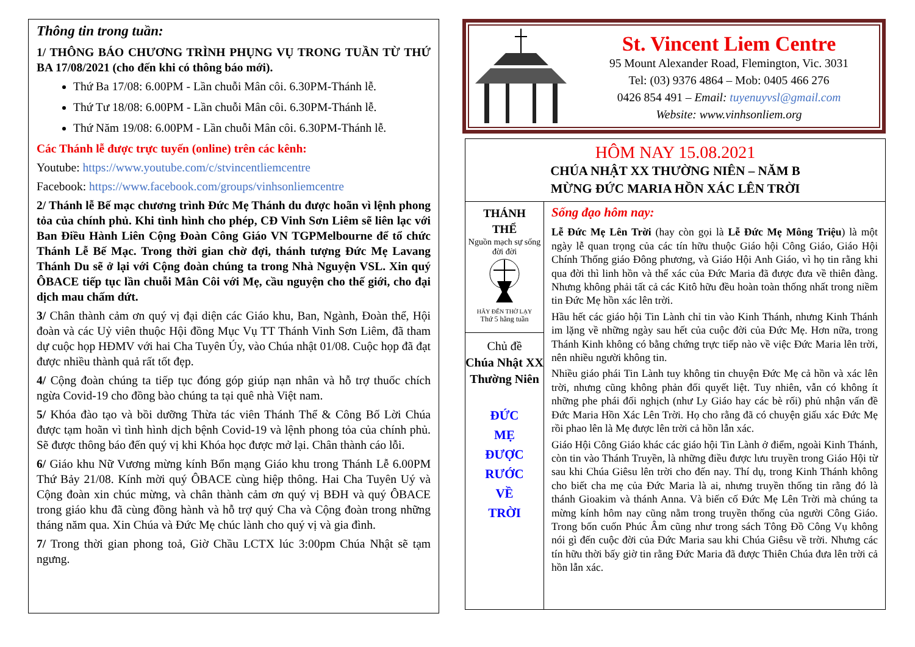Thông tin trong tuần:
1/ THÔNG BÁO CHƯƠNG TRÌNH PHỤNG VỤ TRONG TUẦN TỪ THỨ BA 17/08/2021 (cho đến khi có thông báo mới).
Thứ Ba 17/08: 6.00PM - Lần chuỗi Mân côi. 6.30PM-Thánh lễ.
Thứ Tư 18/08: 6.00PM - Lần chuỗi Mân côi. 6.30PM-Thánh lễ.
Thứ Năm 19/08: 6.00PM - Lần chuỗi Mân côi. 6.30PM-Thánh lễ.
Các Thánh lễ được trực tuyến (online) trên các kênh:
Youtube: https://www.youtube.com/c/stvincentliemcentre
Facebook: https://www.facebook.com/groups/vinhsonliemcentre
2/ Thánh lễ Bế mạc chương trình Đức Mẹ Thánh du được hoãn vì lệnh phong tỏa của chính phủ. Khi tình hình cho phép, CĐ Vinh Sơn Liêm sẽ liên lạc với Ban Điều Hành Liên Cộng Đoàn Công Giáo VN TGPMelbourne để tổ chức Thánh Lễ Bế Mạc. Trong thời gian chờ đợi, thánh tượng Đức Mẹ Lavang Thánh Du sẽ ở lại với Cộng đoàn chúng ta trong Nhà Nguyện VSL. Xin quý ÔBACE tiếp tục lần chuỗi Mân Côi với Mẹ, cầu nguyện cho thế giới, cho đại dịch mau chấm dứt.
3/ Chân thành cảm ơn quý vị đại diện các Giáo khu, Ban, Ngành, Đoàn thể, Hội đoàn và các Uỷ viên thuộc Hội đồng Mục Vụ TT Thánh Vinh Sơn Liêm, đã tham dự cuộc họp HĐMV với hai Cha Tuyên Úy, vào Chúa nhật 01/08. Cuộc họp đã đạt được nhiều thành quả rất tốt đẹp.
4/ Cộng đoàn chúng ta tiếp tục đóng góp giúp nạn nhân và hỗ trợ thuốc chích ngừa Covid-19 cho đồng bào chúng ta tại quê nhà Việt nam.
5/ Khóa đào tạo và bồi dưỡng Thừa tác viên Thánh Thể & Công Bố Lời Chúa được tạm hoãn vì tình hình dịch bệnh Covid-19 và lệnh phong tỏa của chính phủ. Sẽ được thông báo đến quý vị khi Khóa học được mở lại. Chân thành cáo lỗi.
6/ Giáo khu Nữ Vương mừng kính Bổn mạng Giáo khu trong Thánh Lễ 6.00PM Thứ Bảy 21/08. Kính mời quý ÔBACE cùng hiệp thông. Hai Cha Tuyên Uý và Cộng đoàn xin chúc mừng, và chân thành cảm ơn quý vị BĐH và quý ÔBACE trong giáo khu đã cùng đồng hành và hỗ trợ quý Cha và Cộng đoàn trong những tháng năm qua. Xin Chúa và Đức Mẹ chúc lành cho quý vị và gia đình.
7/ Trong thời gian phong toả, Giờ Chầu LCTX lúc 3:00pm Chúa Nhật sẽ tạm ngưng.
St. Vincent Liem Centre
95 Mount Alexander Road, Flemington, Vic. 3031
Tel: (03) 9376 4864 – Mob: 0405 466 276
0426 854 491 – Email: tuyenuyvsl@gmail.com
Website: www.vinhsonliem.org
HÔM NAY 15.08.2021
CHÚA NHẬT XX THƯỜNG NIÊN – NĂM B
MỪNG ĐỨC MARIA HỒN XÁC LÊN TRỜI
THÁNH
THỂ
Nguồn mạch sự sống đời đời
HÃY ĐẾN THỜ LẠY
Thứ 5 hằng tuần
Chủ đề
Chúa Nhật XX Thường Niên
ĐỨC
MẸ
ĐƯỢC
RƯỚC
VỀ
TRỜI
Sống đạo hôm nay:
Lễ Đức Mẹ Lên Trời (hay còn gọi là Lễ Đức Mẹ Mông Triệu) là một ngày lễ quan trọng của các tín hữu thuộc Giáo hội Công Giáo, Giáo Hội Chính Thống giáo Đông phương, và Giáo Hội Anh Giáo, vì họ tin rằng khi qua đời thì linh hồn và thể xác của Đức Maria đã được đưa về thiên đàng. Nhưng không phải tất cả các Kitô hữu đều hoàn toàn thống nhất trong niềm tin Đức Mẹ hồn xác lên trời.
Hầu hết các giáo hội Tin Lành chỉ tin vào Kinh Thánh, nhưng Kinh Thánh im lặng về những ngày sau hết của cuộc đời của Đức Mẹ. Hơn nữa, trong Thánh Kinh không có bằng chứng trực tiếp nào về việc Đức Maria lên trời, nên nhiều người không tin.
Nhiều giáo phái Tin Lành tuy không tin chuyện Đức Mẹ cả hồn và xác lên trời, nhưng cũng không phản đối quyết liệt. Tuy nhiên, vẫn có không ít những phe phái đối nghịch (như Ly Giáo hay các bè rối) phủ nhận vấn đề Đức Maria Hồn Xác Lên Trời. Họ cho rằng đã có chuyện giấu xác Đức Mẹ rồi phao lên là Mẹ được lên trời cả hồn lẫn xác.
Giáo Hội Công Giáo khác các giáo hội Tin Lành ở điểm, ngoài Kinh Thánh, còn tin vào Thánh Truyền, là những điều được lưu truyền trong Giáo Hội từ sau khi Chúa Giêsu lên trời cho đến nay. Thí dụ, trong Kinh Thánh không cho biết cha mẹ của Đức Maria là ai, nhưng truyền thống tin rằng đó là thánh Gioakim và thánh Anna. Và biến cố Đức Mẹ Lên Trời mà chúng ta mừng kính hôm nay cũng nằm trong truyền thống của người Công Giáo. Trong bốn cuốn Phúc Âm cũng như trong sách Tông Đồ Công Vụ không nói gì đến cuộc đời của Đức Maria sau khi Chúa Giêsu về trời. Nhưng các tín hữu thời bấy giờ tin rằng Đức Maria đã được Thiên Chúa đưa lên trời cả hồn lẫn xác.